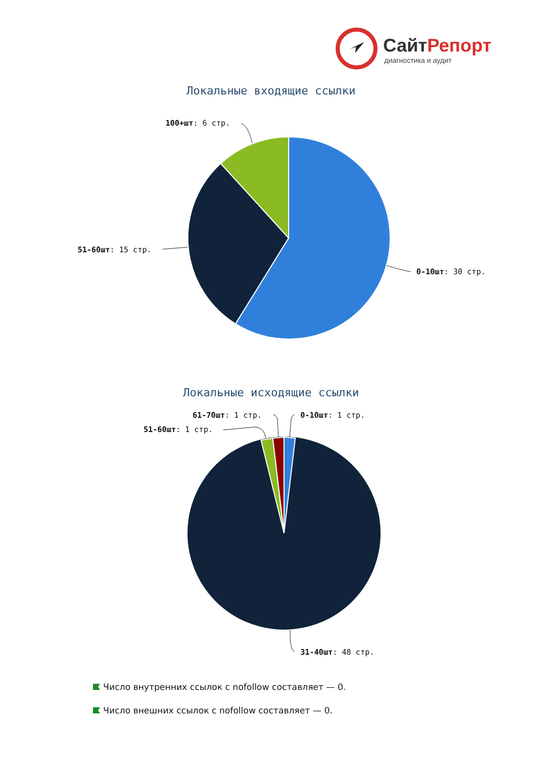СайтРепорт
диагностика и аудит
Локальные входящие ссылки
100+шт: 6 стр.
51-60шт: 15 стр.
0-10шт: 30 стр.
Локальные исходящие ссылки
61-70шт: 1 стр. 0-10шт: 1 стр.
51-60шт: 1 стр.
31-40шт: 48 стр.
Число внутренних ссылок с nofollow составляет — 0.
Число внешних ссылок с nofollow составляет — 0.